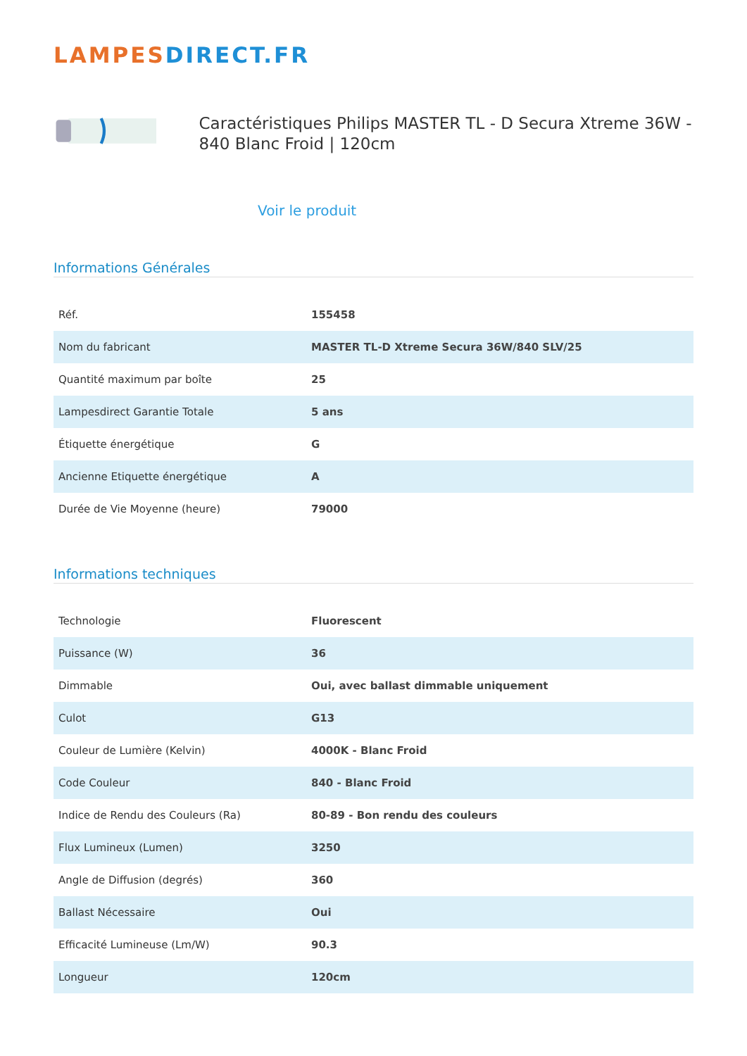LAMPESDIRECT.FR
Caractéristiques Philips MASTER TL - D Secura Xtreme 36W - 840 Blanc Froid | 120cm
Voir le produit
Informations Générales
| Réf. | 155458 |
| Nom du fabricant | MASTER TL-D Xtreme Secura 36W/840 SLV/25 |
| Quantité maximum par boîte | 25 |
| Lampesdirect Garantie Totale | 5 ans |
| Étiquette énergétique | G |
| Ancienne Etiquette énergétique | A |
| Durée de Vie Moyenne (heure) | 79000 |
Informations techniques
| Technologie | Fluorescent |
| Puissance (W) | 36 |
| Dimmable | Oui, avec ballast dimmable uniquement |
| Culot | G13 |
| Couleur de Lumière (Kelvin) | 4000K - Blanc Froid |
| Code Couleur | 840 - Blanc Froid |
| Indice de Rendu des Couleurs (Ra) | 80-89 - Bon rendu des couleurs |
| Flux Lumineux (Lumen) | 3250 |
| Angle de Diffusion (degrés) | 360 |
| Ballast Nécessaire | Oui |
| Efficacité Lumineuse (Lm/W) | 90.3 |
| Longueur | 120cm |